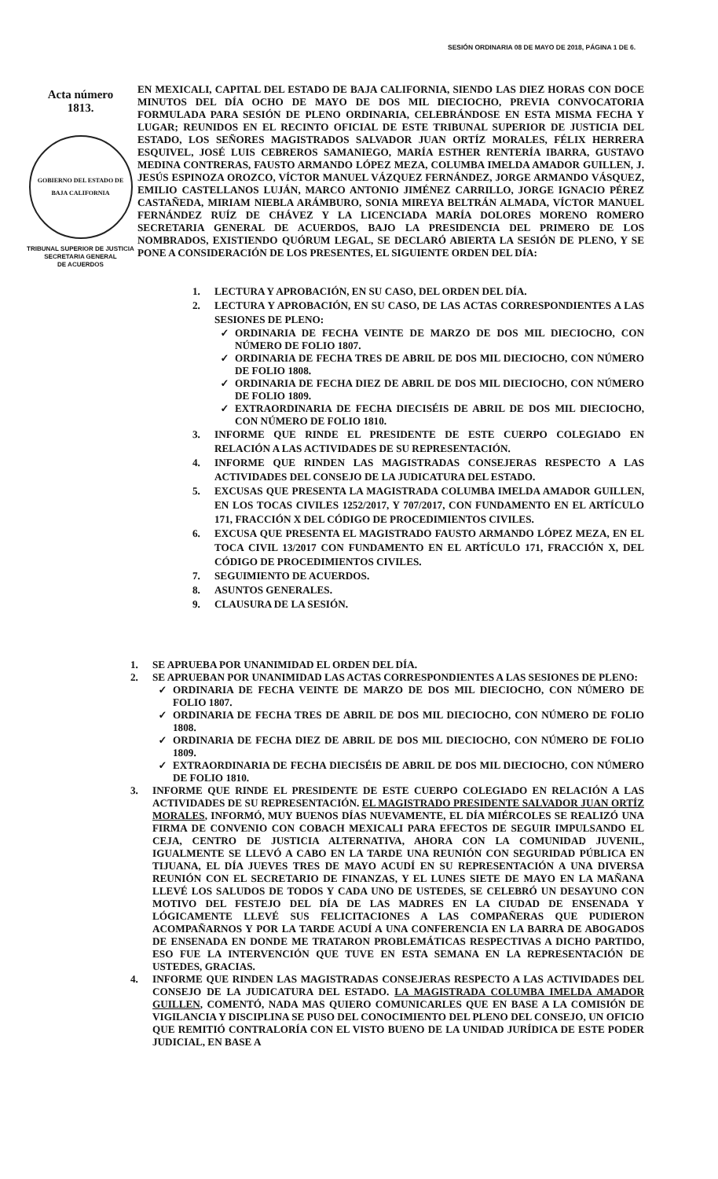SESIÓN ORDINARIA 08 DE MAYO DE 2018, PÁGINA 1 DE 6.
Acta número
1813.
GOBIERNO DEL ESTADO DE BAJA CALIFORNIA
TRIBUNAL SUPERIOR DE JUSTICIA
SECRETARIA GENERAL
DE ACUERDOS
EN MEXICALI, CAPITAL DEL ESTADO DE BAJA CALIFORNIA, SIENDO LAS DIEZ HORAS CON DOCE MINUTOS DEL DÍA OCHO DE MAYO DE DOS MIL DIECIOCHO, PREVIA CONVOCATORIA FORMULADA PARA SESIÓN DE PLENO ORDINARIA, CELEBRÁNDOSE EN ESTA MISMA FECHA Y LUGAR; REUNIDOS EN EL RECINTO OFICIAL DE ESTE TRIBUNAL SUPERIOR DE JUSTICIA DEL ESTADO, LOS SEÑORES MAGISTRADOS SALVADOR JUAN ORTÍZ MORALES, FÉLIX HERRERA ESQUIVEL, JOSÉ LUIS CEBREROS SAMANIEGO, MARÍA ESTHER RENTERÍA IBARRA, GUSTAVO MEDINA CONTRERAS, FAUSTO ARMANDO LÓPEZ MEZA, COLUMBA IMELDA AMADOR GUILLEN, J. JESÚS ESPINOZA OROZCO, VÍCTOR MANUEL VÁZQUEZ FERNÁNDEZ, JORGE ARMANDO VÁSQUEZ, EMILIO CASTELLANOS LUJÁN, MARCO ANTONIO JIMÉNEZ CARRILLO, JORGE IGNACIO PÉREZ CASTAÑEDA, MIRIAM NIEBLA ARÁMBURO, SONIA MIREYA BELTRÁN ALMADA, VÍCTOR MANUEL FERNÁNDEZ RUÍZ DE CHÁVEZ Y LA LICENCIADA MARÍA DOLORES MORENO ROMERO SECRETARIA GENERAL DE ACUERDOS, BAJO LA PRESIDENCIA DEL PRIMERO DE LOS NOMBRADOS, EXISTIENDO QUÓRUM LEGAL, SE DECLARÓ ABIERTA LA SESIÓN DE PLENO, Y SE PONE A CONSIDERACIÓN DE LOS PRESENTES, EL SIGUIENTE ORDEN DEL DÍA:
1. LECTURA Y APROBACIÓN, EN SU CASO, DEL ORDEN DEL DÍA.
2. LECTURA Y APROBACIÓN, EN SU CASO, DE LAS ACTAS CORRESPONDIENTES A LAS SESIONES DE PLENO:
✓ ORDINARIA DE FECHA VEINTE DE MARZO DE DOS MIL DIECIOCHO, CON NÚMERO DE FOLIO 1807.
✓ ORDINARIA DE FECHA TRES DE ABRIL DE DOS MIL DIECIOCHO, CON NÚMERO DE FOLIO 1808.
✓ ORDINARIA DE FECHA DIEZ DE ABRIL DE DOS MIL DIECIOCHO, CON NÚMERO DE FOLIO 1809.
✓ EXTRAORDINARIA DE FECHA DIECISÉIS DE ABRIL DE DOS MIL DIECIOCHO, CON NÚMERO DE FOLIO 1810.
3. INFORME QUE RINDE EL PRESIDENTE DE ESTE CUERPO COLEGIADO EN RELACIÓN A LAS ACTIVIDADES DE SU REPRESENTACIÓN.
4. INFORME QUE RINDEN LAS MAGISTRADAS CONSEJERAS RESPECTO A LAS ACTIVIDADES DEL CONSEJO DE LA JUDICATURA DEL ESTADO.
5. EXCUSAS QUE PRESENTA LA MAGISTRADA COLUMBA IMELDA AMADOR GUILLEN, EN LOS TOCAS CIVILES 1252/2017, Y 707/2017, CON FUNDAMENTO EN EL ARTÍCULO 171, FRACCIÓN X DEL CÓDIGO DE PROCEDIMIENTOS CIVILES.
6. EXCUSA QUE PRESENTA EL MAGISTRADO FAUSTO ARMANDO LÓPEZ MEZA, EN EL TOCA CIVIL 13/2017 CON FUNDAMENTO EN EL ARTÍCULO 171, FRACCIÓN X, DEL CÓDIGO DE PROCEDIMIENTOS CIVILES.
7. SEGUIMIENTO DE ACUERDOS.
8. ASUNTOS GENERALES.
9. CLAUSURA DE LA SESIÓN.
1. SE APRUEBA POR UNANIMIDAD EL ORDEN DEL DÍA.
2. SE APRUEBAN POR UNANIMIDAD LAS ACTAS CORRESPONDIENTES A LAS SESIONES DE PLENO:
✓ ORDINARIA DE FECHA VEINTE DE MARZO DE DOS MIL DIECIOCHO, CON NÚMERO DE FOLIO 1807.
✓ ORDINARIA DE FECHA TRES DE ABRIL DE DOS MIL DIECIOCHO, CON NÚMERO DE FOLIO 1808.
✓ ORDINARIA DE FECHA DIEZ DE ABRIL DE DOS MIL DIECIOCHO, CON NÚMERO DE FOLIO 1809.
✓ EXTRAORDINARIA DE FECHA DIECISÉIS DE ABRIL DE DOS MIL DIECIOCHO, CON NÚMERO DE FOLIO 1810.
3. INFORME QUE RINDE EL PRESIDENTE DE ESTE CUERPO COLEGIADO EN RELACIÓN A LAS ACTIVIDADES DE SU REPRESENTACIÓN. EL MAGISTRADO PRESIDENTE SALVADOR JUAN ORTÍZ MORALES, INFORMÓ, MUY BUENOS DÍAS NUEVAMENTE, EL DÍA MIÉRCOLES SE REALIZÓ UNA FIRMA DE CONVENIO CON COBACH MEXICALI PARA EFECTOS DE SEGUIR IMPULSANDO EL CEJA, CENTRO DE JUSTICIA ALTERNATIVA, AHORA CON LA COMUNIDAD JUVENIL, IGUALMENTE SE LLEVÓ A CABO EN LA TARDE UNA REUNIÓN CON SEGURIDAD PÚBLICA EN TIJUANA, EL DÍA JUEVES TRES DE MAYO ACUDÍ EN SU REPRESENTACIÓN A UNA DIVERSA REUNIÓN CON EL SECRETARIO DE FINANZAS, Y EL LUNES SIETE DE MAYO EN LA MAÑANA LLEVÉ LOS SALUDOS DE TODOS Y CADA UNO DE USTEDES, SE CELEBRÓ UN DESAYUNO CON MOTIVO DEL FESTEJO DEL DÍA DE LAS MADRES EN LA CIUDAD DE ENSENADA Y LÓGICAMENTE LLEVÉ SUS FELICITACIONES A LAS COMPAÑERAS QUE PUDIERON ACOMPAÑARNOS Y POR LA TARDE ACUDÍ A UNA CONFERENCIA EN LA BARRA DE ABOGADOS DE ENSENADA EN DONDE ME TRATARON PROBLEMÁTICAS RESPECTIVAS A DICHO PARTIDO, ESO FUE LA INTERVENCIÓN QUE TUVE EN ESTA SEMANA EN LA REPRESENTACIÓN DE USTEDES, GRACIAS.
4. INFORME QUE RINDEN LAS MAGISTRADAS CONSEJERAS RESPECTO A LAS ACTIVIDADES DEL CONSEJO DE LA JUDICATURA DEL ESTADO. LA MAGISTRADA COLUMBA IMELDA AMADOR GUILLEN, COMENTÓ, NADA MAS QUIERO COMUNICARLES QUE EN BASE A LA COMISIÓN DE VIGILANCIA Y DISCIPLINA SE PUSO DEL CONOCIMIENTO DEL PLENO DEL CONSEJO, UN OFICIO QUE REMITIÓ CONTRALORÍA CON EL VISTO BUENO DE LA UNIDAD JURÍDICA DE ESTE PODER JUDICIAL, EN BASE A